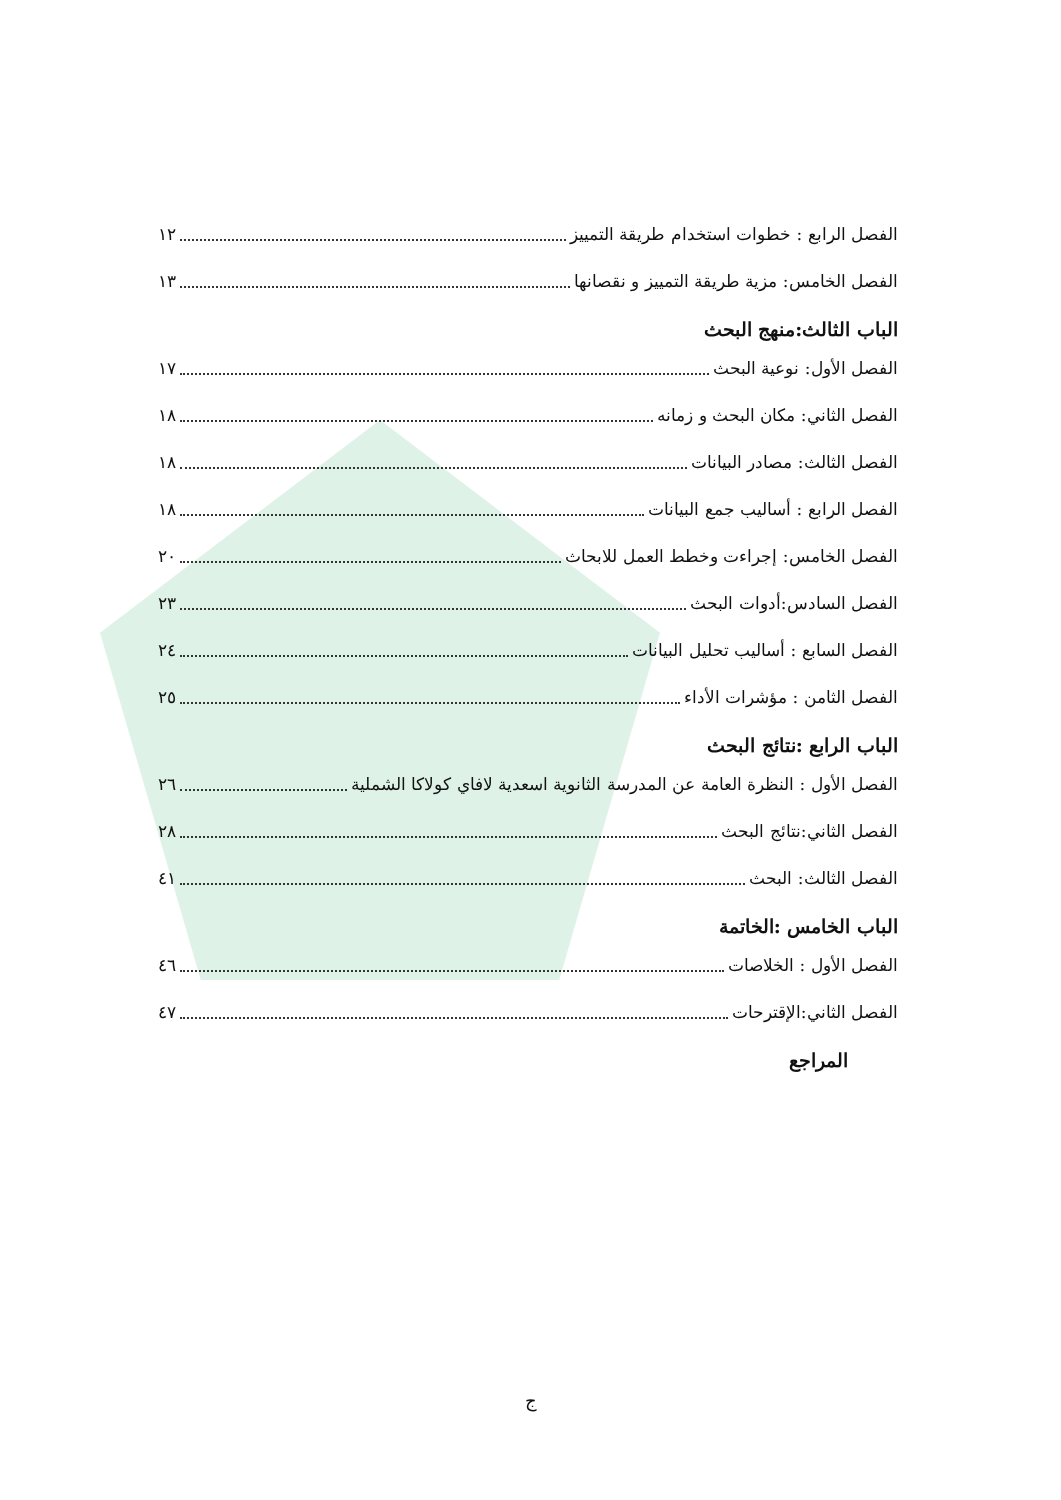الفصل الرابع : خطوات استخدام طريقة التمييز ١٢
الفصل الخامس: مزية طريقة التمييز و نقصانها ١٣
الباب الثالث:منهج البحث
الفصل الأول: نوعية البحث ١٧
الفصل الثاني: مكان البحث و زمانه ١٨
الفصل الثالث: مصادر البيانات ١٨
الفصل الرابع : أساليب جمع البيانات ١٨
الفصل الخامس: إجراءت وخطط العمل للابحاث ٢٠
الفصل السادس:أدوات البحث ٢٣
الفصل السابع : أساليب تحليل البيانات ٢٤
الفصل الثامن : مؤشرات الأداء ٢٥
الباب الرابع :نتائج البحث
الفصل الأول : النظرة العامة عن المدرسة الثانوية اسعدية لافاي كولاكا الشملية ٢٦
الفصل الثاني:نتائج البحث ٢٨
الفصل الثالث: البحث ٤١
الباب الخامس :الخاتمة
الفصل الأول : الخلاصات ٤٦
الفصل الثاني:الإقترحات ٤٧
المراجع
ج